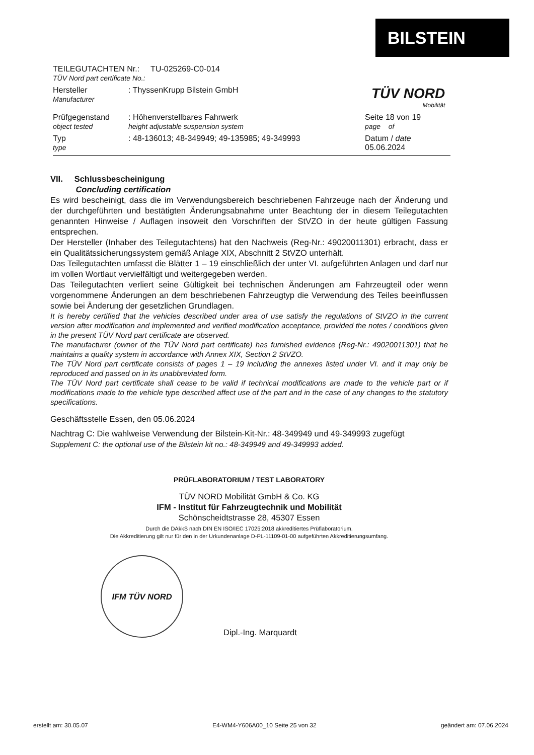BILSTEIN
TÜV NORD
Mobilität
TEILEGUTACHTEN Nr.: TU-025269-C0-014
TÜV Nord part certificate No.:
Hersteller
Manufacturer
: ThyssenKrupp Bilstein GmbH
Prüfgegenstand
object tested
: Höhenverstellbares Fahrwerk
height adjustable suspension system
Seite 18 von 19
page of
Typ
type
: 48-136013; 48-349949; 49-135985; 49-349993 Datum / date
05.06.2024
VII. Schlussbescheinigung
Concluding certification
Es wird bescheinigt, dass die im Verwendungsbereich beschriebenen Fahrzeuge nach der Änderung und der durchgeführten und bestätigten Änderungsabnahme unter Beachtung der in diesem Teilegutachten genannten Hinweise / Auflagen insoweit den Vorschriften der StVZO in der heute gültigen Fassung entsprechen.
Der Hersteller (Inhaber des Teilegutachtens) hat den Nachweis (Reg-Nr.: 49020011301) erbracht, dass er ein Qualitätssicherungssystem gemäß Anlage XIX, Abschnitt 2 StVZO unterhält.
Das Teilegutachten umfasst die Blätter 1 – 19 einschließlich der unter VI. aufgeführten Anlagen und darf nur im vollen Wortlaut vervielfältigt und weitergegeben werden.
Das Teilegutachten verliert seine Gültigkeit bei technischen Änderungen am Fahrzeugteil oder wenn vorgenommene Änderungen an dem beschriebenen Fahrzeugtyp die Verwendung des Teiles beeinflussen sowie bei Änderung der gesetzlichen Grundlagen.
It is hereby certified that the vehicles described under area of use satisfy the regulations of StVZO in the current version after modification and implemented and verified modification acceptance, provided the notes / conditions given in the present TÜV Nord part certificate are observed.
The manufacturer (owner of the TÜV Nord part certificate) has furnished evidence (Reg-Nr.: 49020011301) that he maintains a quality system in accordance with Annex XIX, Section 2 StVZO.
The TÜV Nord part certificate consists of pages 1 – 19 including the annexes listed under VI. and it may only be reproduced and passed on in its unabbreviated form.
The TÜV Nord part certificate shall cease to be valid if technical modifications are made to the vehicle part or if modifications made to the vehicle type described affect use of the part and in the case of any changes to the statutory specifications.
Geschäftsstelle Essen, den 05.06.2024
Nachtrag C: Die wahlweise Verwendung der Bilstein-Kit-Nr.: 48-349949 und 49-349993 zugefügt
Supplement C: the optional use of the Bilstein kit no.: 48-349949 and 49-349993 added.
PRÜFLABORATORIUM / TEST LABORATORY
TÜV NORD Mobilität GmbH & Co. KG
IFM - Institut für Fahrzeugtechnik und Mobilität
Schönscheidtstrasse 28, 45307 Essen
Durch die DAkkS nach DIN EN ISO/IEC 17025:2018 akkreditiertes Prüflaboratorium.
Die Akkreditierung gilt nur für den in der Urkundenanlage D-PL-11109-01-00 aufgeführten Akkreditierungsumfang.
IFM TÜV NORD
Dipl.-Ing. Marquardt
erstellt am: 30.05.07 E4-WM4-Y606A00_10 Seite 25 von 32 geändert am: 07.06.2024